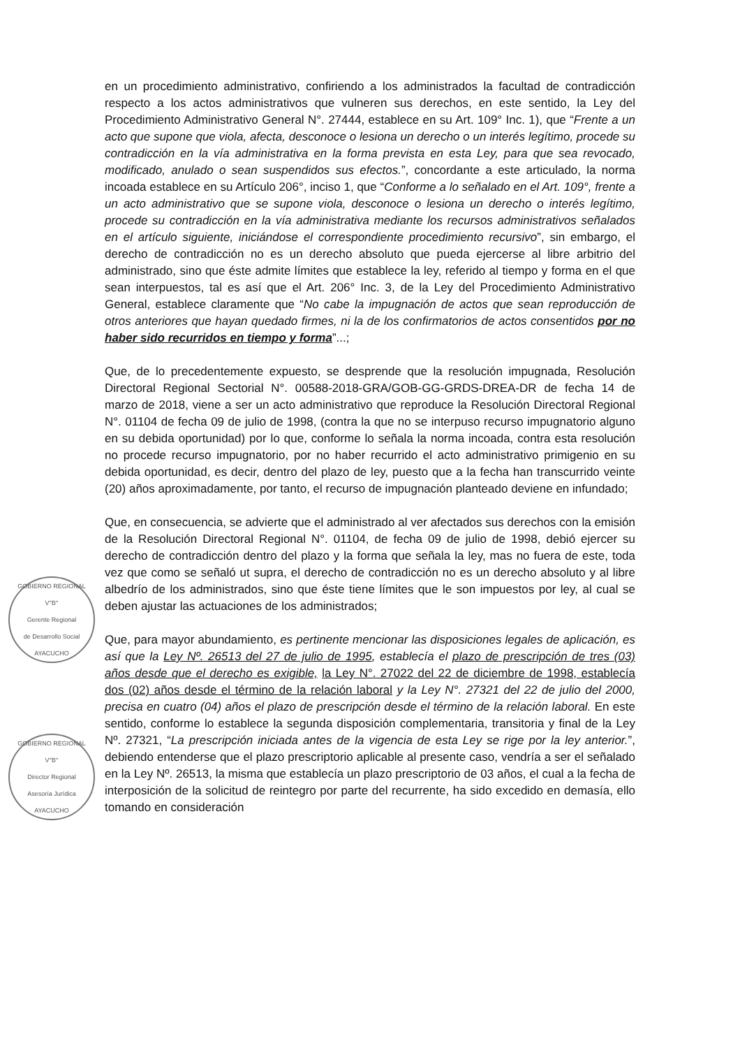en un procedimiento administrativo, confiriendo a los administrados la facultad de contradicción respecto a los actos administrativos que vulneren sus derechos, en este sentido, la Ley del Procedimiento Administrativo General N°. 27444, establece en su Art. 109° Inc. 1), que “Frente a un acto que supone que viola, afecta, desconoce o lesiona un derecho o un interés legítimo, procede su contradicción en la vía administrativa en la forma prevista en esta Ley, para que sea revocado, modificado, anulado o sean suspendidos sus efectos.”, concordante a este articulado, la norma incoada establece en su Artículo 206°, inciso 1, que “Conforme a lo señalado en el Art. 109°, frente a un acto administrativo que se supone viola, desconoce o lesiona un derecho o interés legítimo, procede su contradicción en la vía administrativa mediante los recursos administrativos señalados en el artículo siguiente, iniciándose el correspondiente procedimiento recursivo”, sin embargo, el derecho de contradicción no es un derecho absoluto que pueda ejercerse al libre arbitrio del administrado, sino que éste admite límites que establece la ley, referido al tiempo y forma en el que sean interpuestos, tal es así que el Art. 206° Inc. 3, de la Ley del Procedimiento Administrativo General, establece claramente que “No cabe la impugnación de actos que sean reproducción de otros anteriores que hayan quedado firmes, ni la de los confirmatorios de actos consentidos por no haber sido recurridos en tiempo y forma”...;
Que, de lo precedentemente expuesto, se desprende que la resolución impugnada, Resolución Directoral Regional Sectorial N°. 00588-2018-GRA/GOB-GG-GRDS-DREA-DR de fecha 14 de marzo de 2018, viene a ser un acto administrativo que reproduce la Resolución Directoral Regional N°. 01104 de fecha 09 de julio de 1998, (contra la que no se interpuso recurso impugnatorio alguno en su debida oportunidad) por lo que, conforme lo señala la norma incoada, contra esta resolución no procede recurso impugnatorio, por no haber recurrido el acto administrativo primigenio en su debida oportunidad, es decir, dentro del plazo de ley, puesto que a la fecha han transcurrido veinte (20) años aproximadamente, por tanto, el recurso de impugnación planteado deviene en infundado;
GOBIERNO REGIONAL
V°B°
Gerente Regional
de Desarrollo Social
AYACUCHO
Que, en consecuencia, se advierte que el administrado al ver afectados sus derechos con la emisión de la Resolución Directoral Regional N°. 01104, de fecha 09 de julio de 1998, debió ejercer su derecho de contradicción dentro del plazo y la forma que señala la ley, mas no fuera de este, toda vez que como se señaló ut supra, el derecho de contradicción no es un derecho absoluto y al libre albedrío de los administrados, sino que éste tiene límites que le son impuestos por ley, al cual se deben ajustar las actuaciones de los administrados;
GOBIERNO REGIONAL
V°B°
Director Regional
Asesoría Jurídica
AYACUCHO
Que, para mayor abundamiento, es pertinente mencionar las disposiciones legales de aplicación, es así que la Ley Nº. 26513 del 27 de julio de 1995, establecía el plazo de prescripción de tres (03) años desde que el derecho es exigible, la Ley N°. 27022 del 22 de diciembre de 1998, establecía dos (02) años desde el término de la relación laboral y la Ley N°. 27321 del 22 de julio del 2000, precisa en cuatro (04) años el plazo de prescripción desde el término de la relación laboral. En este sentido, conforme lo establece la segunda disposición complementaria, transitoria y final de la Ley Nº. 27321, “La prescripción iniciada antes de la vigencia de esta Ley se rige por la ley anterior.”, debiendo entenderse que el plazo prescriptorio aplicable al presente caso, vendría a ser el señalado en la Ley Nº. 26513, la misma que establecía un plazo prescriptorio de 03 años, el cual a la fecha de interposición de la solicitud de reintegro por parte del recurrente, ha sido excedido en demasía, ello tomando en consideración